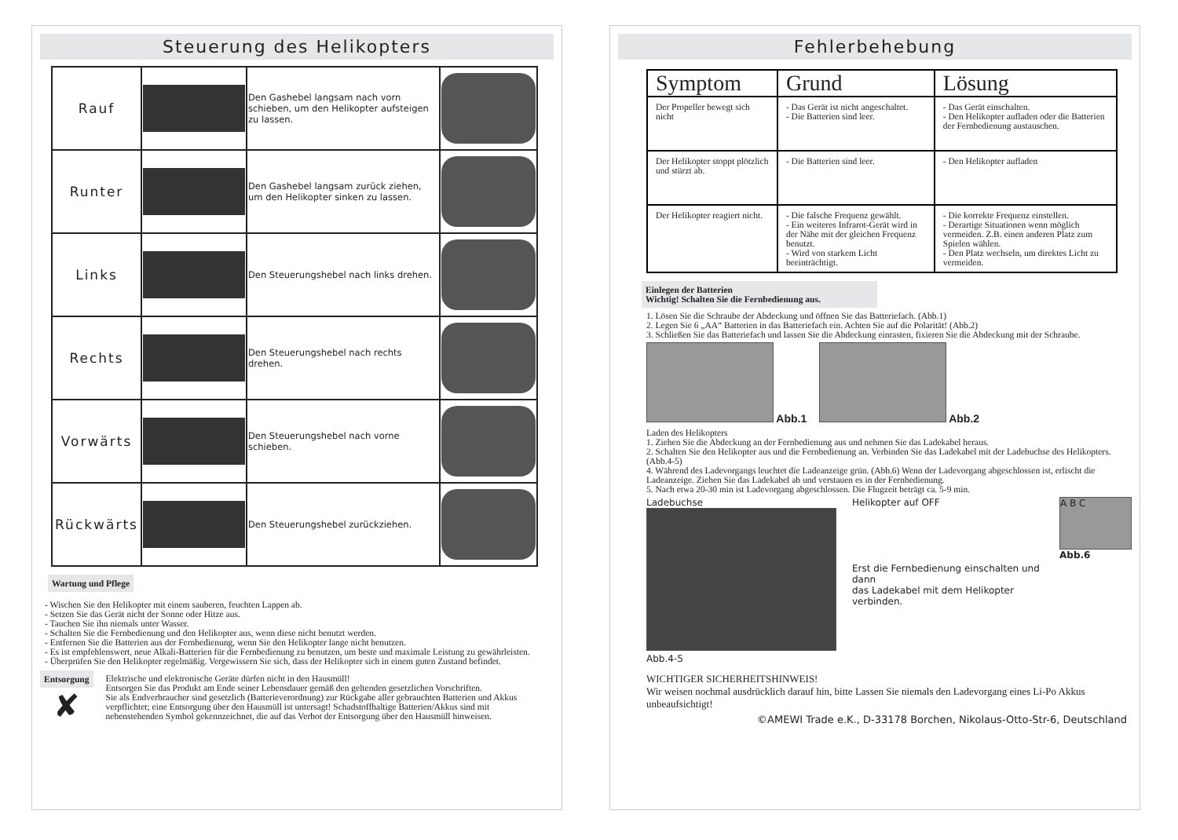Steuerung des Helikopters
| Rauf | | Den Gashebel langsam nach vorn schieben, um den Helikopter aufsteigen zu lassen. | |
| Runter | | Den Gashebel langsam zurück ziehen, um den Helikopter sinken zu lassen. | |
| Links | | Den Steuerungshebel nach links drehen. | |
| Rechts | | Den Steuerungshebel nach rechts drehen. | |
| Vorwärts | | Den Steuerungshebel nach vorne schieben. | |
| Rückwärts | | Den Steuerungshebel zurückziehen. | |
Wartung und Pflege
- Wischen Sie den Helikopter mit einem sauberen, feuchten Lappen ab.
- Setzen Sie das Gerät nicht der Sonne oder Hitze aus.
- Tauchen Sie ihn niemals unter Wasser.
- Schalten Sie die Fernbedienung und den Helikopter aus, wenn diese nicht benutzt werden.
- Entfernen Sie die Batterien aus der Fernbedienung, wenn Sie den Helikopter lange nicht benutzen.
- Es ist empfehlenswert, neue Alkali-Batterien für die Fernbedienung zu benutzen, um beste und maximale Leistung zu gewährleisten.
- Überprüfen Sie den Helikopter regelmäßig. Vergewissern Sie sich, dass der Helikopter sich in einem guten Zustand befindet.
Entsorgung
✘
Elektrische und elektronische Geräte dürfen nicht in den Hausmüll!
Entsorgen Sie das Produkt am Ende seiner Lebensdauer gemäß den geltenden gesetzlichen Vorschriften.
Sie als Endverbraucher sind gesetzlich (Batterieverordnung) zur Rückgabe aller gebrauchten Batterien und Akkus verpflichtet; eine Entsorgung über den Hausmüll ist untersagt! Schadstoffhaltige Batterien/Akkus sind mit nebenstehenden Symbol gekennzeichnet, die auf das Verbot der Entsorgung über den Hausmüll hinweisen.
Fehlerbehebung
| Symptom | Grund | Lösung |
| --- | --- | --- |
| Der Propeller bewegt sich nicht | - Das Gerät ist nicht angeschaltet. - Die Batterien sind leer. | - Das Gerät einschalten. - Den Helikopter aufladen oder die Batterien der Fernbedienung austauschen. |
| Der Helikopter stoppt plötzlich und stürzt ab. | - Die Batterien sind leer. | - Den Helikopter aufladen |
| Der Helikopter reagiert nicht. | - Die falsche Frequenz gewählt. - Ein weiteres Infrarot-Gerät wird in der Nähe mit der gleichen Frequenz benutzt. - Wird von starkem Licht beeinträchtigt. | - Die korrekte Frequenz einstellen. - Derartige Situationen wenn möglich vermeiden. Z.B. einen anderen Platz zum Spielen wählen. - Den Platz wechseln, um direktes Licht zu vermeiden. |
Einlegen der Batterien
Wichtig! Schalten Sie die Fernbedienung aus.
1. Lösen Sie die Schraube der Abdeckung und öffnen Sie das Batteriefach. (Abb.1)
2. Legen Sie 6 „AA“ Batterien in das Batteriefach ein. Achten Sie auf die Polarität! (Abb.2)
3. Schließen Sie das Batteriefach und lassen Sie die Abdeckung einrasten, fixieren Sie die Abdeckung mit der Schraube.
Abb.1 Abb.2
Laden des Helikopters
1. Ziehen Sie die Abdeckung an der Fernbedienung aus und nehmen Sie das Ladekabel heraus.
2. Schalten Sie den Helikopter aus und die Fernbedienung an. Verbinden Sie das Ladekabel mit der Ladebuchse des Helikopters. (Abb.4-5)
4. Während des Ladevorgangs leuchtet die Ladeanzeige grün. (Abb.6) Wenn der Ladevorgang abgeschlossen ist, erlischt die Ladeanzeige. Ziehen Sie das Ladekabel ab und verstauen es in der Fernbedienung.
5. Nach etwa 20-30 min ist Ladevorgang abgeschlossen. Die Flugzeit beträgt ca. 5-9 min.
Ladebuchse
Abb.4-5
Helikopter auf OFF
Erst die Fernbedienung einschalten und dann
das Ladekabel mit dem Helikopter verbinden.
A B C
Abb.6
WICHTIGER SICHERHEITSHINWEIS!
Wir weisen nochmal ausdrücklich darauf hin, bitte Lassen Sie niemals den Ladevorgang eines Li-Po Akkus unbeaufsichtigt!
©AMEWI Trade e.K., D-33178 Borchen, Nikolaus-Otto-Str-6, Deutschland